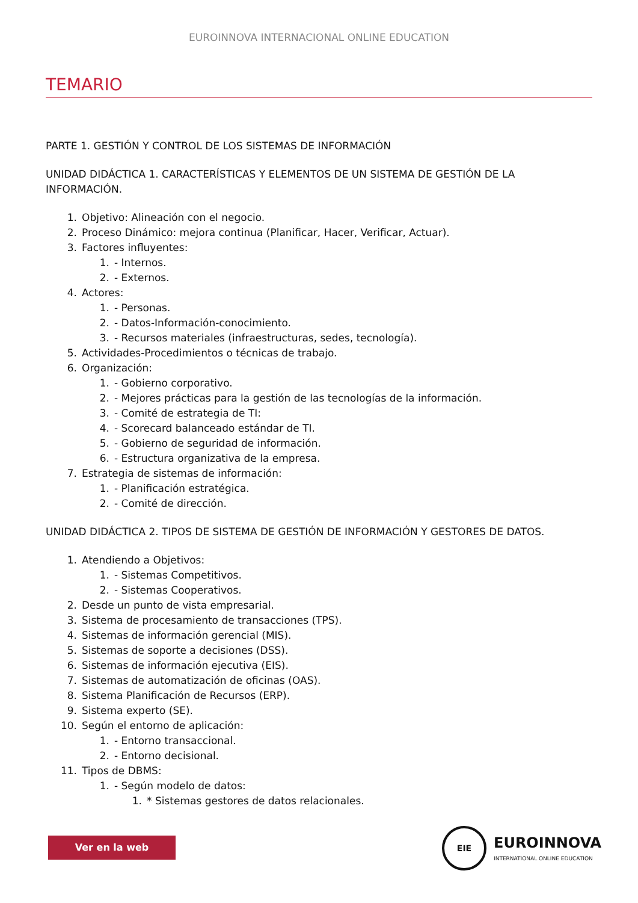EUROINNOVA INTERNACIONAL ONLINE EDUCATION
TEMARIO
PARTE 1. GESTIÓN Y CONTROL DE LOS SISTEMAS DE INFORMACIÓN
UNIDAD DIDÁCTICA 1. CARACTERÍSTICAS Y ELEMENTOS DE UN SISTEMA DE GESTIÓN DE LA INFORMACIÓN.
1. Objetivo: Alineación con el negocio.
2. Proceso Dinámico: mejora continua (Planificar, Hacer, Verificar, Actuar).
3. Factores influyentes:
1. - Internos.
2. - Externos.
4. Actores:
1. - Personas.
2. - Datos-Información-conocimiento.
3. - Recursos materiales (infraestructuras, sedes, tecnología).
5. Actividades-Procedimientos o técnicas de trabajo.
6. Organización:
1. - Gobierno corporativo.
2. - Mejores prácticas para la gestión de las tecnologías de la información.
3. - Comité de estrategia de TI:
4. - Scorecard balanceado estándar de TI.
5. - Gobierno de seguridad de información.
6. - Estructura organizativa de la empresa.
7. Estrategia de sistemas de información:
1. - Planificación estratégica.
2. - Comité de dirección.
UNIDAD DIDÁCTICA 2. TIPOS DE SISTEMA DE GESTIÓN DE INFORMACIÓN Y GESTORES DE DATOS.
1. Atendiendo a Objetivos:
1. - Sistemas Competitivos.
2. - Sistemas Cooperativos.
2. Desde un punto de vista empresarial.
3. Sistema de procesamiento de transacciones (TPS).
4. Sistemas de información gerencial (MIS).
5. Sistemas de soporte a decisiones (DSS).
6. Sistemas de información ejecutiva (EIS).
7. Sistemas de automatización de oficinas (OAS).
8. Sistema Planificación de Recursos (ERP).
9. Sistema experto (SE).
10. Según el entorno de aplicación:
1. - Entorno transaccional.
2. - Entorno decisional.
11. Tipos de DBMS:
1. - Según modelo de datos:
1. * Sistemas gestores de datos relacionales.
Ver en la web
EIE
EUROINNOVA
INTERNATIONAL ONLINE EDUCATION